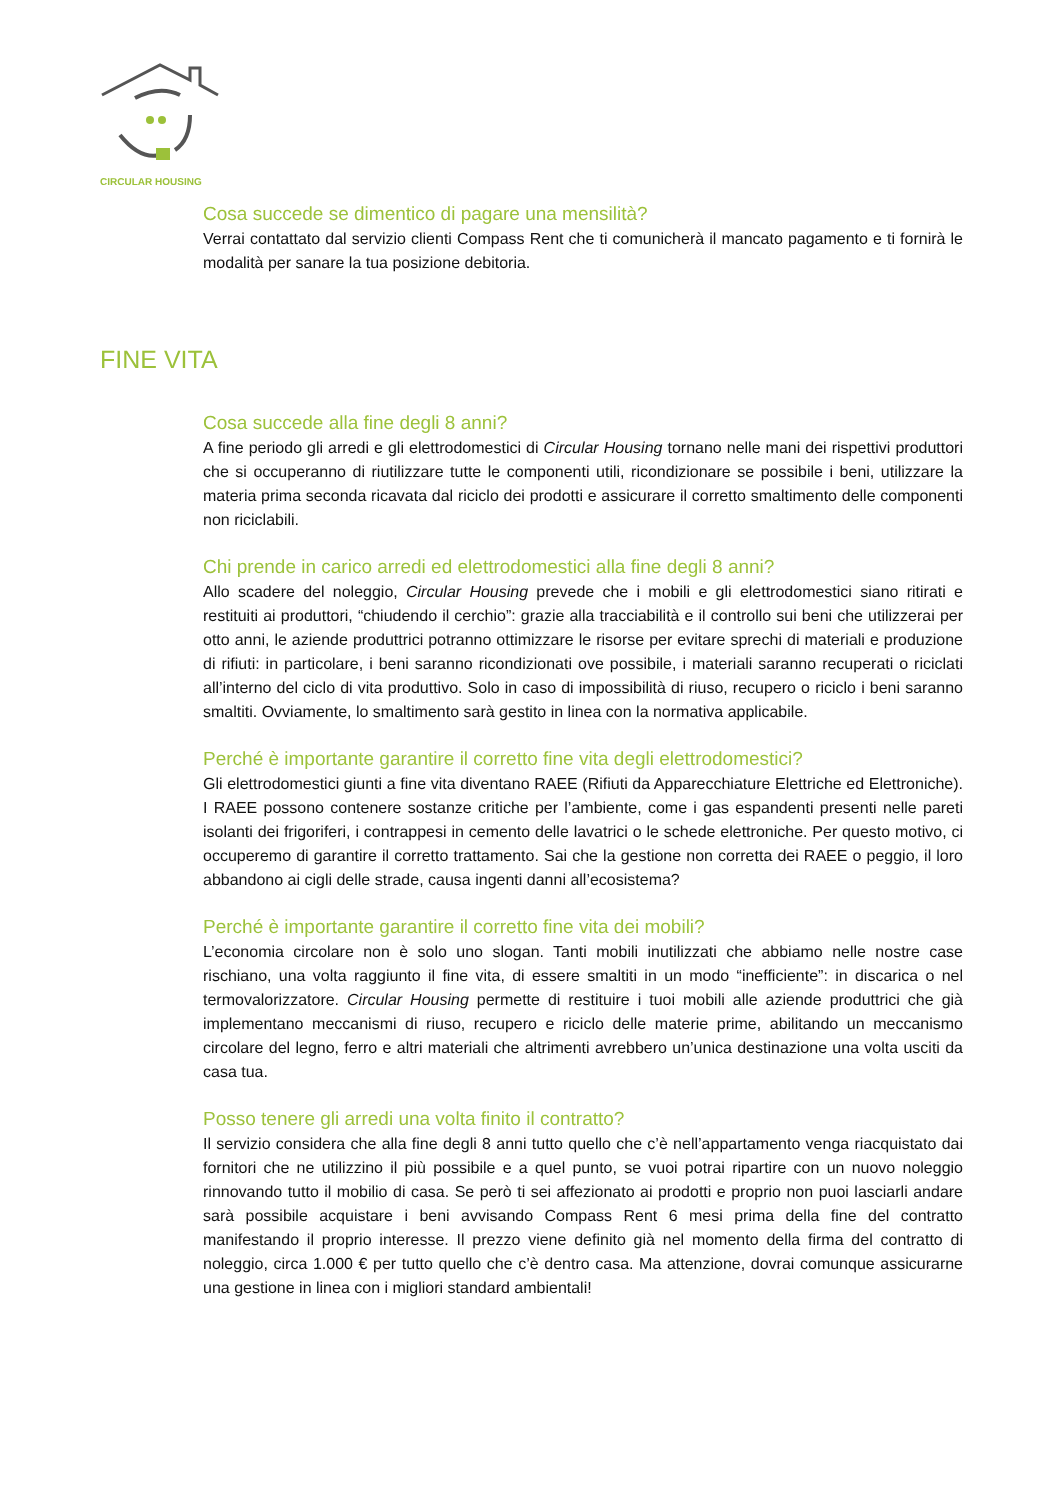CIRCULAR HOUSING
Cosa succede se dimentico di pagare una mensilità?
Verrai contattato dal servizio clienti Compass Rent che ti comunicherà il mancato pagamento e ti fornirà le modalità per sanare la tua posizione debitoria.
FINE VITA
Cosa succede alla fine degli 8 anni?
A fine periodo gli arredi e gli elettrodomestici di Circular Housing tornano nelle mani dei rispettivi produttori che si occuperanno di riutilizzare tutte le componenti utili, ricondizionare se possibile i beni, utilizzare la materia prima seconda ricavata dal riciclo dei prodotti e assicurare il corretto smaltimento delle componenti non riciclabili.
Chi prende in carico arredi ed elettrodomestici alla fine degli 8 anni?
Allo scadere del noleggio, Circular Housing prevede che i mobili e gli elettrodomestici siano ritirati e restituiti ai produttori, “chiudendo il cerchio”: grazie alla tracciabilità e il controllo sui beni che utilizzerai per otto anni, le aziende produttrici potranno ottimizzare le risorse per evitare sprechi di materiali e produzione di rifiuti: in particolare, i beni saranno ricondizionati ove possibile, i materiali saranno recuperati o riciclati all’interno del ciclo di vita produttivo. Solo in caso di impossibilità di riuso, recupero o riciclo i beni saranno smaltiti. Ovviamente, lo smaltimento sarà gestito in linea con la normativa applicabile.
Perché è importante garantire il corretto fine vita degli elettrodomestici?
Gli elettrodomestici giunti a fine vita diventano RAEE (Rifiuti da Apparecchiature Elettriche ed Elettroniche). I RAEE possono contenere sostanze critiche per l’ambiente, come i gas espandenti presenti nelle pareti isolanti dei frigoriferi, i contrappesi in cemento delle lavatrici o le schede elettroniche. Per questo motivo, ci occuperemo di garantire il corretto trattamento. Sai che la gestione non corretta dei RAEE o peggio, il loro abbandono ai cigli delle strade, causa ingenti danni all’ecosistema?
Perché è importante garantire il corretto fine vita dei mobili?
L’economia circolare non è solo uno slogan. Tanti mobili inutilizzati che abbiamo nelle nostre case rischiano, una volta raggiunto il fine vita, di essere smaltiti in un modo “inefficiente”: in discarica o nel termovalorizzatore. Circular Housing permette di restituire i tuoi mobili alle aziende produttrici che già implementano meccanismi di riuso, recupero e riciclo delle materie prime, abilitando un meccanismo circolare del legno, ferro e altri materiali che altrimenti avrebbero un’unica destinazione una volta usciti da casa tua.
Posso tenere gli arredi una volta finito il contratto?
Il servizio considera che alla fine degli 8 anni tutto quello che c’è nell’appartamento venga riacquistato dai fornitori che ne utilizzino il più possibile e a quel punto, se vuoi potrai ripartire con un nuovo noleggio rinnovando tutto il mobilio di casa. Se però ti sei affezionato ai prodotti e proprio non puoi lasciarli andare sarà possibile acquistare i beni avvisando Compass Rent 6 mesi prima della fine del contratto manifestando il proprio interesse. Il prezzo viene definito già nel momento della firma del contratto di noleggio, circa 1.000 € per tutto quello che c’è dentro casa. Ma attenzione, dovrai comunque assicurarne una gestione in linea con i migliori standard ambientali!